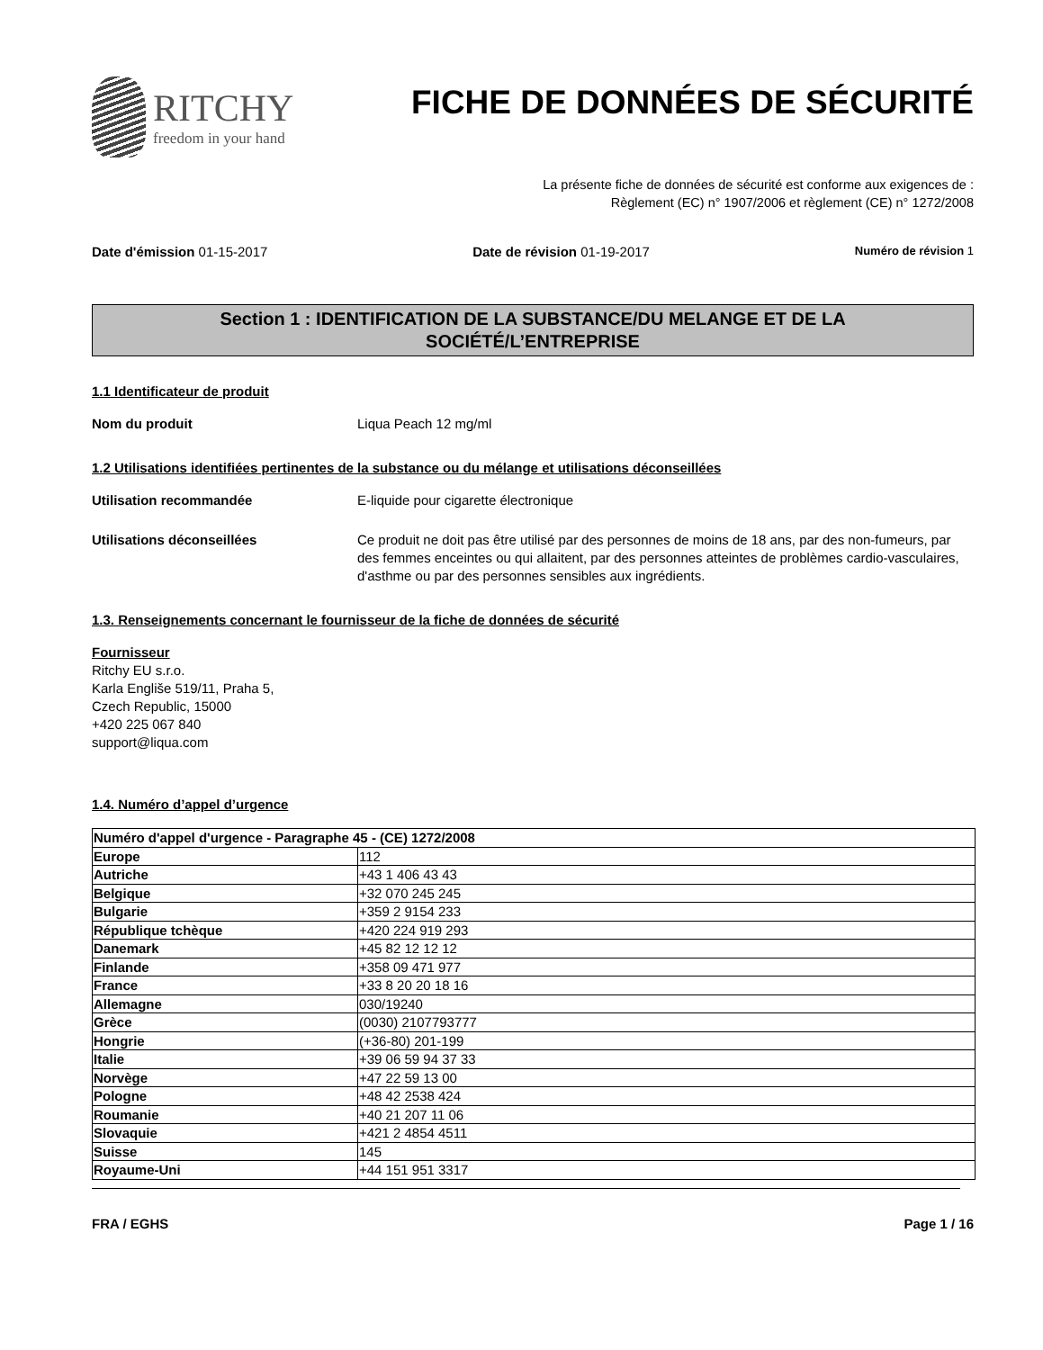RITCHY
freedom in your hand
FICHE DE DONNÉES DE SÉCURITÉ
La présente fiche de données de sécurité est conforme aux exigences de :
Règlement (EC) n° 1907/2006 et règlement (CE) n° 1272/2008
Date d'émission 01-15-2017 Date de révision 01-19-2017 Numéro de révision 1
Section 1 : IDENTIFICATION DE LA SUBSTANCE/DU MELANGE ET DE LA
SOCIÉTÉ/L’ENTREPRISE
1.1 Identificateur de produit
Nom du produit Liqua Peach 12 mg/ml
1.2 Utilisations identifiées pertinentes de la substance ou du mélange et utilisations déconseillées
Utilisation recommandée E-liquide pour cigarette électronique
Utilisations déconseillées Ce produit ne doit pas être utilisé par des personnes de moins de 18 ans, par des non-fumeurs, par des femmes enceintes ou qui allaitent, par des personnes atteintes de problèmes cardio-vasculaires, d'asthme ou par des personnes sensibles aux ingrédients.
1.3. Renseignements concernant le fournisseur de la fiche de données de sécurité
Fournisseur
Ritchy EU s.r.o.
Karla Engliše 519/11, Praha 5,
Czech Republic, 15000
+420 225 067 840
support@liqua.com
1.4. Numéro d’appel d’urgence
| Numéro d'appel d'urgence - Paragraphe 45 - (CE) 1272/2008 | |
| Europe | 112 |
| Autriche | +43 1 406 43 43 |
| Belgique | +32 070 245 245 |
| Bulgarie | +359 2 9154 233 |
| République tchèque | +420 224 919 293 |
| Danemark | +45 82 12 12 12 |
| Finlande | +358 09 471 977 |
| France | +33 8 20 20 18 16 |
| Allemagne | 030/19240 |
| Grèce | (0030) 2107793777 |
| Hongrie | (+36-80) 201-199 |
| Italie | +39 06 59 94 37 33 |
| Norvège | +47 22 59 13 00 |
| Pologne | +48 42 2538 424 |
| Roumanie | +40 21 207 11 06 |
| Slovaquie | +421 2 4854 4511 |
| Suisse | 145 |
| Royaume-Uni | +44 151 951 3317 |
FRA / EGHS Page 1 / 16